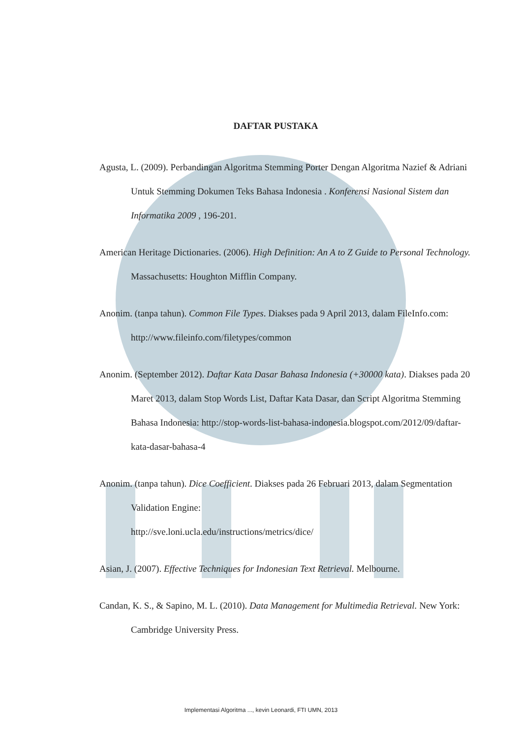DAFTAR PUSTAKA
Agusta, L. (2009). Perbandingan Algoritma Stemming Porter Dengan Algoritma Nazief & Adriani Untuk Stemming Dokumen Teks Bahasa Indonesia . Konferensi Nasional Sistem dan Informatika 2009 , 196-201.
American Heritage Dictionaries. (2006). High Definition: An A to Z Guide to Personal Technology. Massachusetts: Houghton Mifflin Company.
Anonim. (tanpa tahun). Common File Types. Diakses pada 9 April 2013, dalam FileInfo.com: http://www.fileinfo.com/filetypes/common
Anonim. (September 2012). Daftar Kata Dasar Bahasa Indonesia (+30000 kata). Diakses pada 20 Maret 2013, dalam Stop Words List, Daftar Kata Dasar, dan Script Algoritma Stemming Bahasa Indonesia: http://stop-words-list-bahasa-indonesia.blogspot.com/2012/09/daftar-kata-dasar-bahasa-4
Anonim. (tanpa tahun). Dice Coefficient. Diakses pada 26 Februari 2013, dalam Segmentation Validation Engine:
http://sve.loni.ucla.edu/instructions/metrics/dice/
Asian, J. (2007). Effective Techniques for Indonesian Text Retrieval. Melbourne.
Candan, K. S., & Sapino, M. L. (2010). Data Management for Multimedia Retrieval. New York: Cambridge University Press.
Implementasi Algoritma ..., kevin Leonardi, FTI UMN, 2013